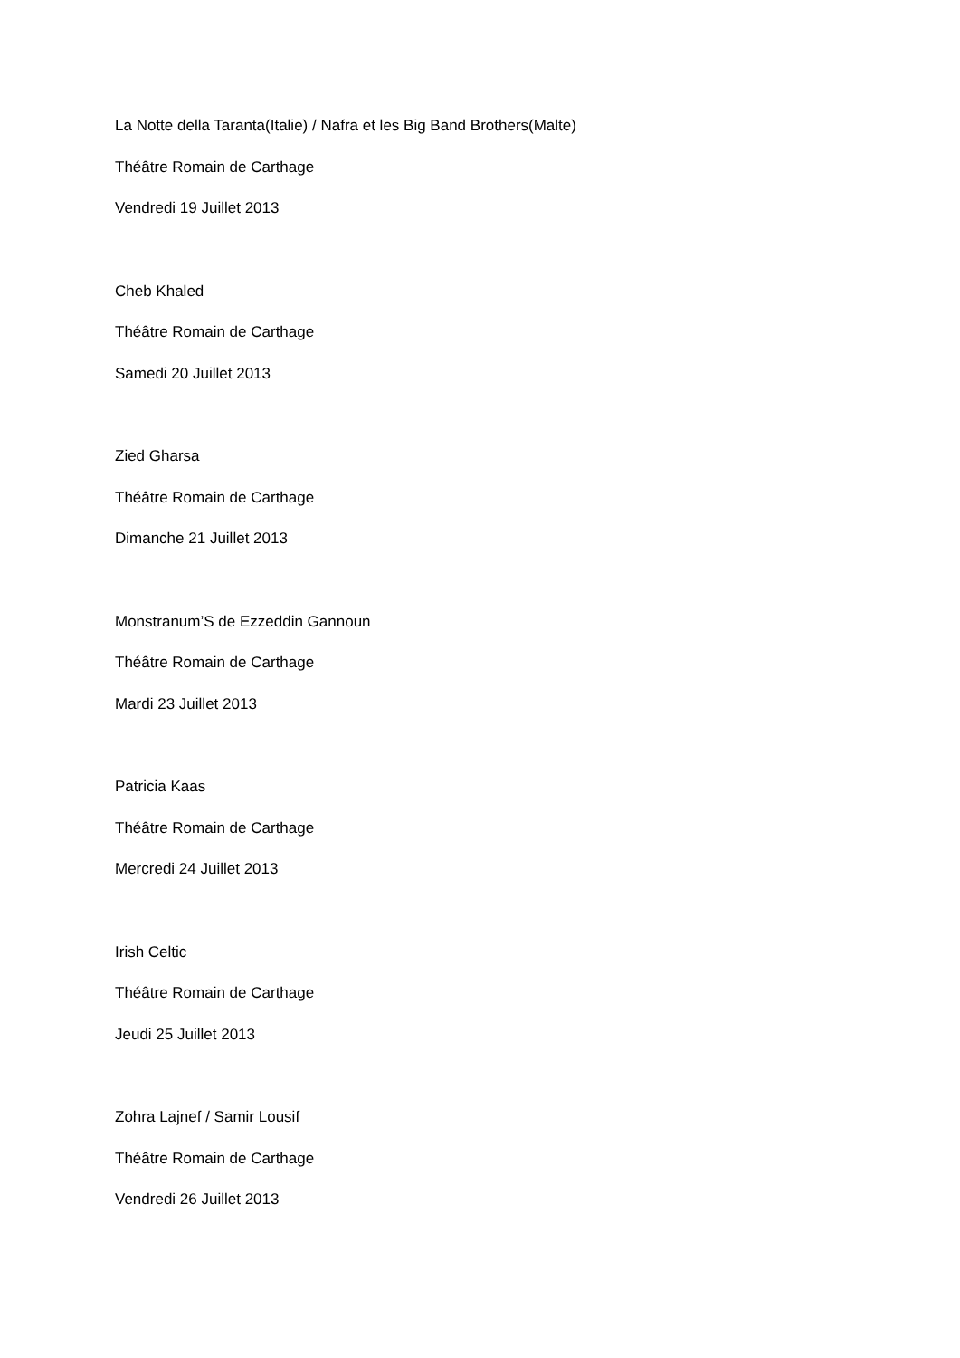La Notte della Taranta(Italie) / Nafra et les Big Band Brothers(Malte)
Théâtre Romain de Carthage
Vendredi 19 Juillet 2013
Cheb Khaled
Théâtre Romain de Carthage
Samedi 20 Juillet 2013
Zied Gharsa
Théâtre Romain de Carthage
Dimanche 21 Juillet 2013
Monstranum’S de Ezzeddin Gannoun
Théâtre Romain de Carthage
Mardi 23 Juillet 2013
Patricia Kaas
Théâtre Romain de Carthage
Mercredi 24 Juillet 2013
Irish Celtic
Théâtre Romain de Carthage
Jeudi 25 Juillet 2013
Zohra Lajnef / Samir Lousif
Théâtre Romain de Carthage
Vendredi 26 Juillet 2013